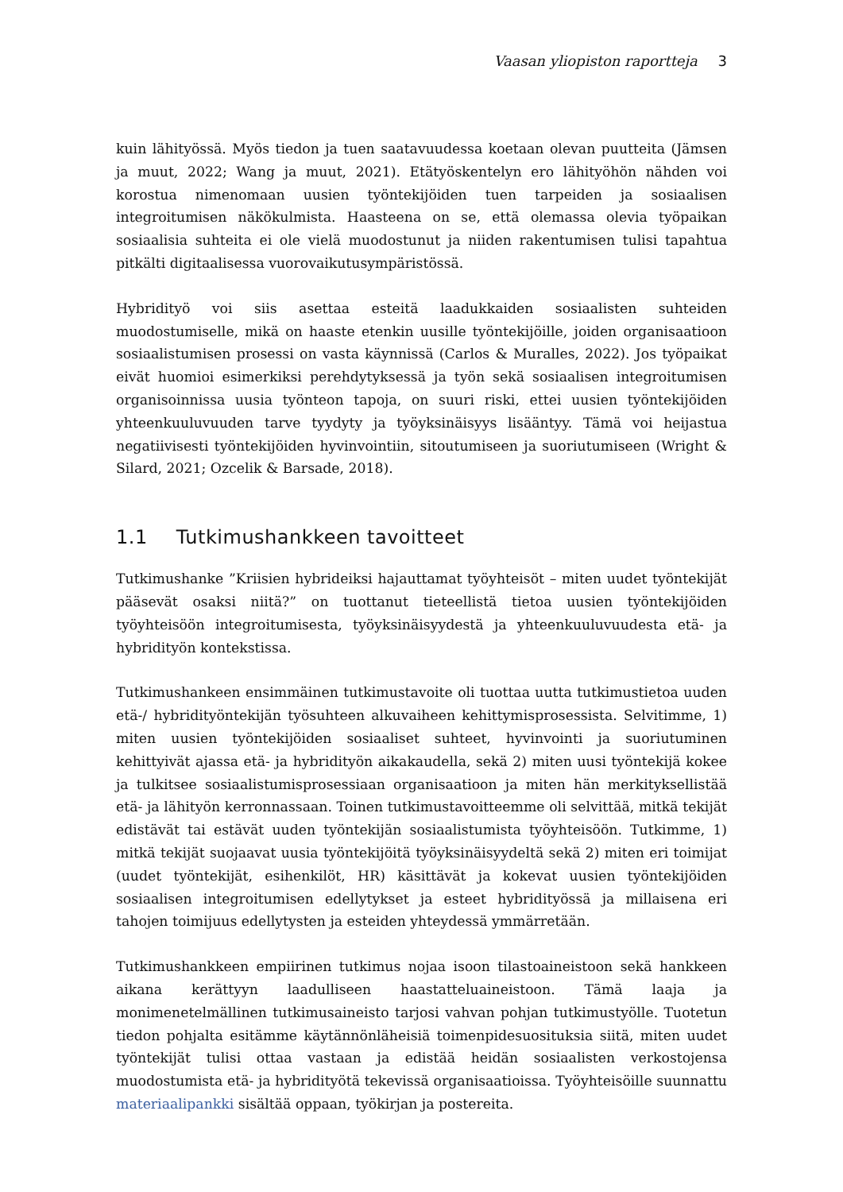Vaasan yliopiston raportteja 3
kuin lähityössä. Myös tiedon ja tuen saatavuudessa koetaan olevan puutteita (Jämsen ja muut, 2022; Wang ja muut, 2021). Etätyöskentelyn ero lähityöhön nähden voi korostua nimenomaan uusien työntekijöiden tuen tarpeiden ja sosiaalisen integroitumisen näkökulmista. Haasteena on se, että olemassa olevia työpaikan sosiaalisia suhteita ei ole vielä muodostunut ja niiden rakentumisen tulisi tapahtua pitkälti digitaalisessa vuorovaikutusympäristössä.
Hybridityö voi siis asettaa esteitä laadukkaiden sosiaalisten suhteiden muodostumiselle, mikä on haaste etenkin uusille työntekijöille, joiden organisaatioon sosiaalistumisen prosessi on vasta käynnissä (Carlos & Muralles, 2022). Jos työpaikat eivät huomioi esimerkiksi perehdytyksessä ja työn sekä sosiaalisen integroitumisen organisoinnissa uusia työnteon tapoja, on suuri riski, ettei uusien työntekijöiden yhteenkuuluvuuden tarve tyydyty ja työyksinäisyys lisääntyy. Tämä voi heijastua negatiivisesti työntekijöiden hyvinvointiin, sitoutumiseen ja suoriutumiseen (Wright & Silard, 2021; Ozcelik & Barsade, 2018).
1.1 Tutkimushankkeen tavoitteet
Tutkimushanke ”Kriisien hybrideiksi hajauttamat työyhteisöt – miten uudet työntekijät pääsevät osaksi niitä?” on tuottanut tieteellistä tietoa uusien työntekijöiden työyhteisöön integroitumisesta, työyksinäisyydestä ja yhteenkuuluvuudesta etä- ja hybridityön kontekstissa.
Tutkimushankeen ensimmäinen tutkimustavoite oli tuottaa uutta tutkimustietoa uuden etä-/ hybridityöntekijän työsuhteen alkuvaiheen kehittymisprosessista. Selvitimme, 1) miten uusien työntekijöiden sosiaaliset suhteet, hyvinvointi ja suoriutuminen kehittyivät ajassa etä- ja hybridityön aikakaudella, sekä 2) miten uusi työntekijä kokee ja tulkitsee sosiaalistumisprosessiaan organisaatioon ja miten hän merkityksellistää etä- ja lähityön kerronnassaan. Toinen tutkimustavoitteemme oli selvittää, mitkä tekijät edistävät tai estävät uuden työntekijän sosiaalistumista työyhteisöön. Tutkimme, 1) mitkä tekijät suojaavat uusia työntekijöitä työyksinäisyydeltä sekä 2) miten eri toimijat (uudet työntekijät, esihenkilöt, HR) käsittävät ja kokevat uusien työntekijöiden sosiaalisen integroitumisen edellytykset ja esteet hybridityössä ja millaisena eri tahojen toimijuus edellytysten ja esteiden yhteydessä ymmärretään.
Tutkimushankkeen empiirinen tutkimus nojaa isoon tilastoaineistoon sekä hankkeen aikana kerättyyn laadulliseen haastatteluaineistoon. Tämä laaja ja monimenetelmällinen tutkimusaineisto tarjosi vahvan pohjan tutkimustyölle. Tuotetun tiedon pohjalta esitämme käytännönläheisiä toimenpidesuosituksia siitä, miten uudet työntekijät tulisi ottaa vastaan ja edistää heidän sosiaalisten verkostojensa muodostumista etä- ja hybridityötä tekevissä organisaatioissa. Työyhteisöille suunnattu materiaalipankki sisältää oppaan, työkirjan ja postereita.